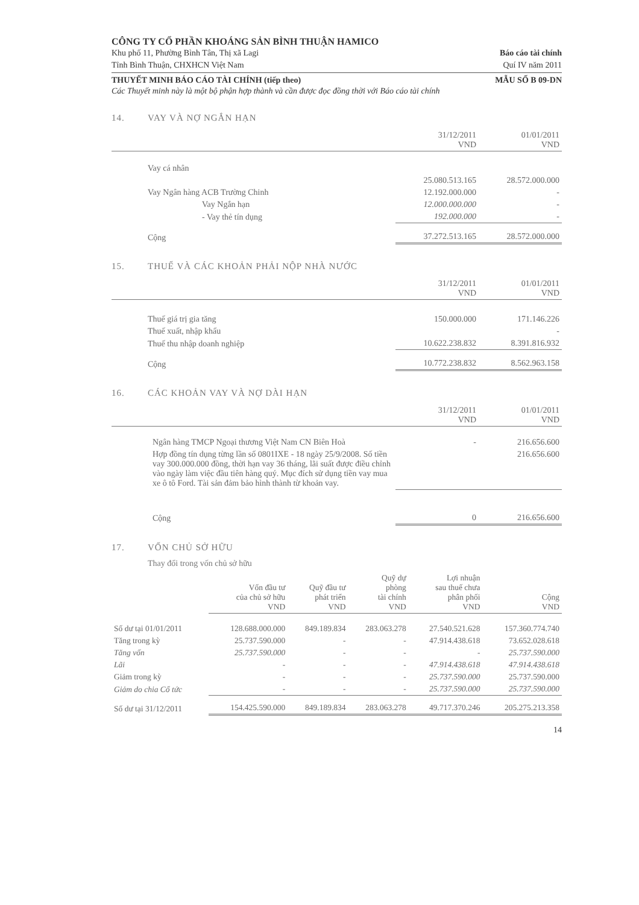CÔNG TY CỔ PHẦN KHOÁNG SẢN BÌNH THUẬN HAMICO
Khu phố 11, Phường Bình Tân, Thị xã Lagi Báo cáo tài chính
Tỉnh Bình Thuận, CHXHCN Việt Nam Quí IV năm 2011
THUYẾT MINH BÁO CÁO TÀI CHÍNH (tiếp theo) MẪU SỐ B 09-DN
Các Thuyết minh này là một bộ phận hợp thành và cần được đọc đồng thời với Báo cáo tài chính
14. VAY VÀ NỢ NGẮN HẠN
| | 31/12/2011 VND | 01/01/2011 VND |
| --- | --- | --- |
| Vay cá nhân | | |
| | 25.080.513.165 | 28.572.000.000 |
| Vay Ngân hàng ACB Trường Chinh | 12.192.000.000 | - |
| Vay Ngắn hạn | 12.000.000.000 | - |
| - Vay thẻ tín dụng | 192.000.000 | - |
| Cộng | 37.272.513.165 | 28.572.000.000 |
15. THUẾ VÀ CÁC KHOẢN PHẢI NỘP NHÀ NƯỚC
| | 31/12/2011 VND | 01/01/2011 VND |
| --- | --- | --- |
| Thuế giá trị gia tăng | 150.000.000 | 171.146.226 |
| Thuế xuất, nhập khẩu | | - |
| Thuế thu nhập doanh nghiệp | 10.622.238.832 | 8.391.816.932 |
| Cộng | 10.772.238.832 | 8.562.963.158 |
16. CÁC KHOẢN VAY VÀ NỢ DÀI HẠN
| | 31/12/2011 VND | 01/01/2011 VND |
| --- | --- | --- |
| Ngân hàng TMCP Ngoại thương Việt Nam CN Biên Hoà | - | 216.656.600 |
| Hợp đồng tín dụng từng lần số 0801IXE - 18 ngày 25/9/2008. Số tiền vay 300.000.000 đồng, thời hạn vay 36 tháng, lãi suất được điều chỉnh vào ngày làm việc đầu tiên hàng quý. Mục đích sử dụng tiền vay mua xe ô tô Ford. Tài sản đảm bảo hình thành từ khoản vay. | | 216.656.600 |
| Cộng | 0 | 216.656.600 |
17. VỐN CHỦ SỞ HỮU
Thay đổi trong vốn chủ sở hữu
| | Vốn đầu tư của chủ sở hữu VND | Quỹ đầu tư phát triển VND | Quỹ dự phòng tài chính VND | Lợi nhuận sau thuế chưa phân phối VND | Cộng VND |
| --- | --- | --- | --- | --- | --- |
| Số dư tại 01/01/2011 | 128.688.000.000 | 849.189.834 | 283.063.278 | 27.540.521.628 | 157.360.774.740 |
| Tăng trong kỳ | 25.737.590.000 | - | - | 47.914.438.618 | 73.652.028.618 |
| Tăng vốn | 25.737.590.000 | - | - | - | 25.737.590.000 |
| Lãi | - | - | - | 47.914.438.618 | 47.914.438.618 |
| Giảm trong kỳ | - | - | - | 25.737.590.000 | 25.737.590.000 |
| Giảm do chia Cổ tức | - | - | - | 25.737.590.000 | 25.737.590.000 |
| Số dư tại 31/12/2011 | 154.425.590.000 | 849.189.834 | 283.063.278 | 49.717.370.246 | 205.275.213.358 |
14